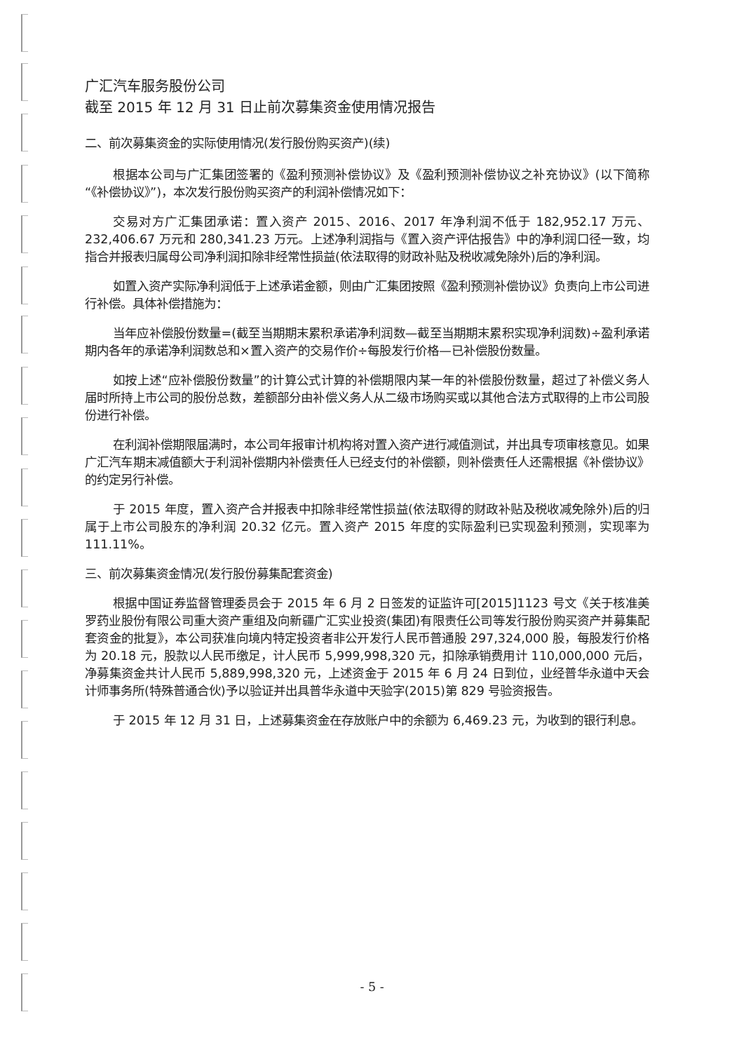广汇汽车服务股份公司
截至 2015 年 12 月 31 日止前次募集资金使用情况报告
二、前次募集资金的实际使用情况(发行股份购买资产)(续)
根据本公司与广汇集团签署的《盈利预测补偿协议》及《盈利预测补偿协议之补充协议》(以下简称“《补偿协议》”)，本次发行股份购买资产的利润补偿情况如下：
交易对方广汇集团承诺：置入资产 2015、2016、2017 年净利润不低于 182,952.17 万元、232,406.67 万元和 280,341.23 万元。上述净利润指与《置入资产评估报告》中的净利润口径一致，均指合并报表归属母公司净利润扣除非经常性损益(依法取得的财政补贴及税收减免除外)后的净利润。
如置入资产实际净利润低于上述承诺金额，则由广汇集团按照《盈利预测补偿协议》负责向上市公司进行补偿。具体补偿措施为：
当年应补偿股份数量=(截至当期期末累积承诺净利润数—截至当期期末累积实现净利润数)÷盈利承诺期内各年的承诺净利润数总和×置入资产的交易作价÷每股发行价格—已补偿股份数量。
如按上述“应补偿股份数量”的计算公式计算的补偿期限内某一年的补偿股份数量，超过了补偿义务人届时所持上市公司的股份总数，差额部分由补偿义务人从二级市场购买或以其他合法方式取得的上市公司股份进行补偿。
在利润补偿期限届满时，本公司年报审计机构将对置入资产进行减值测试，并出具专项审核意见。如果广汇汽车期末减值额大于利润补偿期内补偿责任人已经支付的补偿额，则补偿责任人还需根据《补偿协议》的约定另行补偿。
于 2015 年度，置入资产合并报表中扣除非经常性损益(依法取得的财政补贴及税收减免除外)后的归属于上市公司股东的净利润 20.32 亿元。置入资产 2015 年度的实际盈利已实现盈利预测，实现率为 111.11%。
三、前次募集资金情况(发行股份募集配套资金)
根据中国证券监督管理委员会于 2015 年 6 月 2 日签发的证监许可[2015]1123 号文《关于核准美罗药业股份有限公司重大资产重组及向新疆广汇实业投资(集团)有限责任公司等发行股份购买资产并募集配套资金的批复》，本公司获准向境内特定投资者非公开发行人民币普通股 297,324,000 股，每股发行价格为 20.18 元，股款以人民币缴足，计人民币 5,999,998,320 元，扣除承销费用计 110,000,000 元后，净募集资金共计人民币 5,889,998,320 元，上述资金于 2015 年 6 月 24 日到位，业经普华永道中天会计师事务所(特殊普通合伙)予以验证并出具普华永道中天验字(2015)第 829 号验资报告。
于 2015 年 12 月 31 日，上述募集资金在存放账户中的余额为 6,469.23 元，为收到的银行利息。
- 5 -